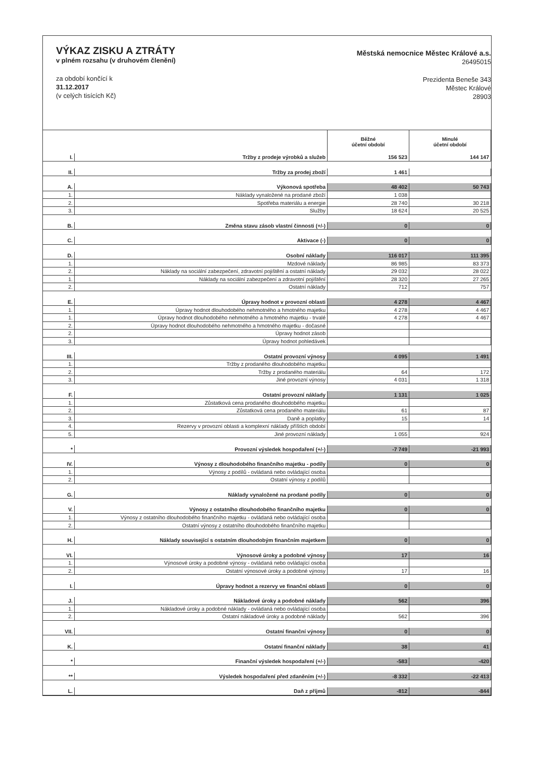VÝKAZ ZISKU A ZTRÁTY
v plném rozsahu (v druhovém členění)
za období končící k
31.12.2017
(v celých tisících Kč)
Městská nemocnice Městec Králové a.s.
26495015
Prezidenta Beneše 343
Městec Králové
28903
| | | Běžné účetní období | Minulé účetní období |
| --- | --- | --- | --- |
| I. | Tržby z prodeje výrobků a služeb | 156 523 | 144 147 |
| II. | Tržby za prodej zboží | 1 461 | |
| A. | Výkonová spotřeba | 48 402 | 50 743 |
| 1. | Náklady vynaložené na prodané zboží | 1 038 | |
| 2. | Spotřeba materiálu a energie | 28 740 | 30 218 |
| 3. | Služby | 18 624 | 20 525 |
| B. | Změna stavu zásob vlastní činnosti (+/-) | 0 | 0 |
| C. | Aktivace (-) | 0 | 0 |
| D. | Osobní náklady | 116 017 | 111 395 |
| 1. | Mzdové náklady | 86 985 | 83 373 |
| 2. | Náklady na sociální zabezpečení, zdravotní pojištění a ostatní náklady | 29 032 | 28 022 |
| 1. | Náklady na sociální zabezpečení a zdravotní pojištění | 28 320 | 27 265 |
| 2. | Ostatní náklady | 712 | 757 |
| E. | Úpravy hodnot v provozní oblasti | 4 278 | 4 467 |
| 1. | Úpravy hodnot dlouhodobého nehmotného a hmotného majetku | 4 278 | 4 467 |
| 1. | Úpravy hodnot dlouhodobého nehmotného a hmotného majetku - trvalé | 4 278 | 4 467 |
| 2. | Úpravy hodnot dlouhodobého nehmotného a hmotného majetku - dočasné | | |
| 2. | Úpravy hodnot zásob | | |
| 3. | Úpravy hodnot pohledávek | | |
| III. | Ostatní provozní výnosy | 4 095 | 1 491 |
| 1. | Tržby z prodaného dlouhodobého majetku | | |
| 2. | Tržby z prodaného materiálu | 64 | 172 |
| 3. | Jiné provozní výnosy | 4 031 | 1 318 |
| F. | Ostatní provozní náklady | 1 131 | 1 025 |
| 1. | Zůstatková cena prodaného dlouhodobého majetku | | |
| 2. | Zůstatková cena prodaného materiálu | 61 | 87 |
| 3. | Daně a poplatky | 15 | 14 |
| 4. | Rezervy v provozní oblasti a komplexní náklady příštích období | | |
| 5. | Jiné provozní náklady | 1 055 | 924 |
| * | Provozní výsledek hospodaření (+/-) | -7 749 | -21 993 |
| IV. | Výnosy z dlouhodobého finančního majetku - podíly | 0 | 0 |
| 1. | Výnosy z podílů - ovládaná nebo ovládající osoba | | |
| 2. | Ostatní výnosy z podílů | | |
| G. | Náklady vynaložené na prodané podíly | 0 | 0 |
| V. | Výnosy z ostatního dlouhodobého finančního majetku | 0 | 0 |
| 1. | Výnosy z ostatního dlouhodobého finančního majetku - ovládaná nebo ovládající osoba | | |
| 2. | Ostatní výnosy z ostatního dlouhodobého finančního majetku | | |
| H. | Náklady související s ostatním dlouhodobým finančním majetkem | 0 | 0 |
| VI. | Výnosové úroky a podobné výnosy | 17 | 16 |
| 1. | Výnosové úroky a podobné výnosy - ovládaná nebo ovládající osoba | | |
| 2. | Ostatní výnosové úroky a podobné výnosy | 17 | 16 |
| I. | Úpravy hodnot a rezervy ve finanční oblasti | 0 | 0 |
| J. | Nákladové úroky a podobné náklady | 562 | 396 |
| 1. | Nákladové úroky a podobné náklady - ovládaná nebo ovládající osoba | | |
| 2. | Ostatní nákladové úroky a podobné náklady | 562 | 396 |
| VII. | Ostatní finanční výnosy | 0 | 0 |
| K. | Ostatní finanční náklady | 38 | 41 |
| * | Finanční výsledek hospodaření (+/-) | -583 | -420 |
| ** | Výsledek hospodaření před zdaněním (+/-) | -8 332 | -22 413 |
| L. | Daň z příjmů | -812 | -844 |